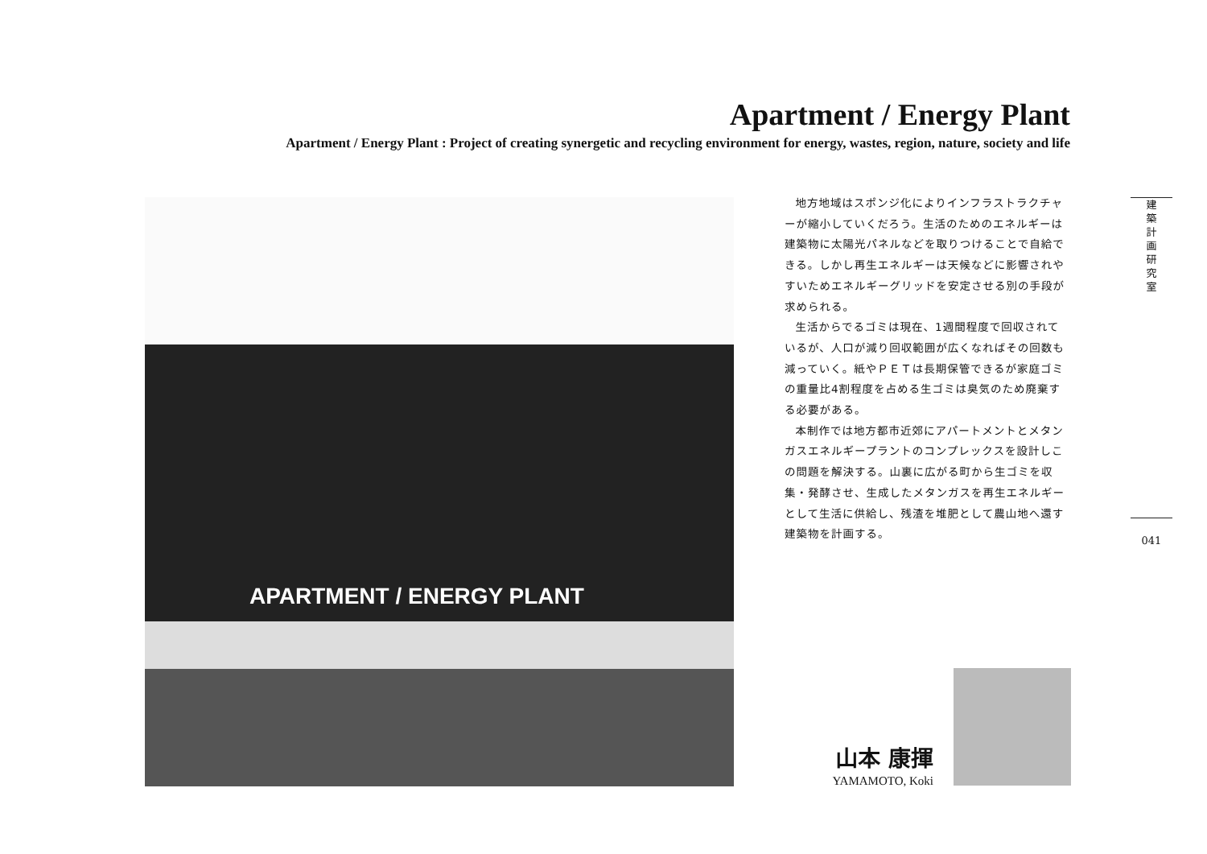Apartment / Energy Plant
Apartment / Energy Plant : Project of creating synergetic and recycling environment for energy, wastes, region, nature, society and life
APARTMENT / ENERGY PLANT
地方地域はスポンジ化によりインフラストラクチャーが縮小していくだろう。生活のためのエネルギーは建築物に太陽光パネルなどを取りつけることで自給できる。しかし再生エネルギーは天候などに影響されやすいためエネルギーグリッドを安定させる別の手段が求められる。
生活からでるゴミは現在、1週間程度で回収されているが、人口が減り回収範囲が広くなればその回数も減っていく。紙やＰＥＴは長期保管できるが家庭ゴミの重量比4割程度を占める生ゴミは臭気のため廃棄する必要がある。
本制作では地方都市近郊にアパートメントとメタンガスエネルギープラントのコンプレックスを設計しこの問題を解決する。山裏に広がる町から生ゴミを収集・発酵させ、生成したメタンガスを再生エネルギーとして生活に供給し、残渣を堆肥として農山地へ還す建築物を計画する。
建
築
計
画
研
究
室
041
山本 康揮
YAMAMOTO, Koki